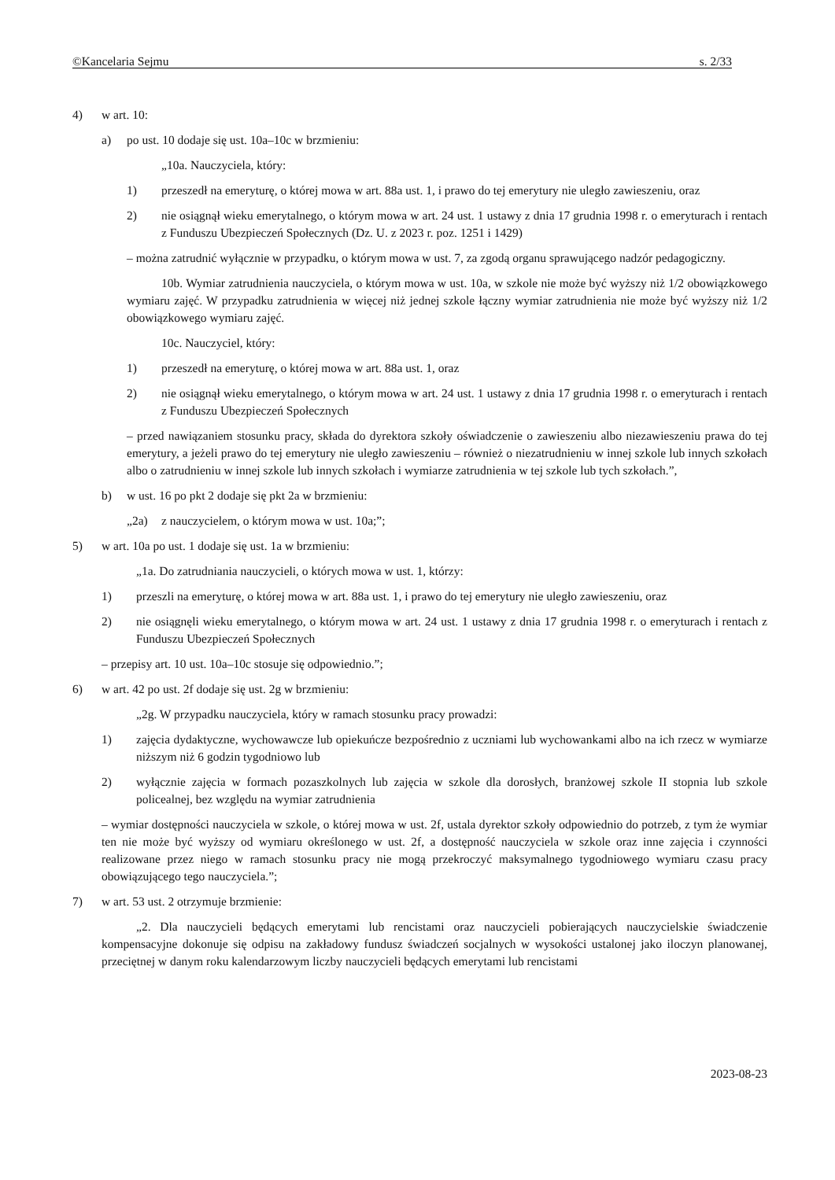©Kancelaria Sejmu s. 2/33
4) w art. 10:
a) po ust. 10 dodaje się ust. 10a–10c w brzmieniu:
„10a. Nauczyciela, który:
1) przeszedł na emeryturę, o której mowa w art. 88a ust. 1, i prawo do tej emerytury nie uległo zawieszeniu, oraz
2) nie osiągnął wieku emerytalnego, o którym mowa w art. 24 ust. 1 ustawy z dnia 17 grudnia 1998 r. o emeryturach i rentach z Funduszu Ubezpieczeń Społecznych (Dz. U. z 2023 r. poz. 1251 i 1429)
– można zatrudnić wyłącznie w przypadku, o którym mowa w ust. 7, za zgodą organu sprawującego nadzór pedagogiczny.
10b. Wymiar zatrudnienia nauczyciela, o którym mowa w ust. 10a, w szkole nie może być wyższy niż 1/2 obowiązkowego wymiaru zajęć. W przypadku zatrudnienia w więcej niż jednej szkole łączny wymiar zatrudnienia nie może być wyższy niż 1/2 obowiązkowego wymiaru zajęć.
10c. Nauczyciel, który:
1) przeszedł na emeryturę, o której mowa w art. 88a ust. 1, oraz
2) nie osiągnął wieku emerytalnego, o którym mowa w art. 24 ust. 1 ustawy z dnia 17 grudnia 1998 r. o emeryturach i rentach z Funduszu Ubezpieczeń Społecznych
– przed nawiązaniem stosunku pracy, składa do dyrektora szkoły oświadczenie o zawieszeniu albo niezawieszeniu prawa do tej emerytury, a jeżeli prawo do tej emerytury nie uległo zawieszeniu – również o niezatrudnieniu w innej szkole lub innych szkołach albo o zatrudnieniu w innej szkole lub innych szkołach i wymiarze zatrudnienia w tej szkole lub tych szkołach.”,
b) w ust. 16 po pkt 2 dodaje się pkt 2a w brzmieniu:
„2a) z nauczycielem, o którym mowa w ust. 10a;”;
5) w art. 10a po ust. 1 dodaje się ust. 1a w brzmieniu:
„1a. Do zatrudniania nauczycieli, o których mowa w ust. 1, którzy:
1) przeszli na emeryturę, o której mowa w art. 88a ust. 1, i prawo do tej emerytury nie uległo zawieszeniu, oraz
2) nie osiągnęli wieku emerytalnego, o którym mowa w art. 24 ust. 1 ustawy z dnia 17 grudnia 1998 r. o emeryturach i rentach z Funduszu Ubezpieczeń Społecznych
– przepisy art. 10 ust. 10a–10c stosuje się odpowiednio.”;
6) w art. 42 po ust. 2f dodaje się ust. 2g w brzmieniu:
„2g. W przypadku nauczyciela, który w ramach stosunku pracy prowadzi:
1) zajęcia dydaktyczne, wychowawcze lub opiekuńcze bezpośrednio z uczniami lub wychowankami albo na ich rzecz w wymiarze niższym niż 6 godzin tygodniowo lub
2) wyłącznie zajęcia w formach pozaszkolnych lub zajęcia w szkole dla dorosłych, branżowej szkole II stopnia lub szkole policealnej, bez względu na wymiar zatrudnienia
– wymiar dostępności nauczyciela w szkole, o której mowa w ust. 2f, ustala dyrektor szkoły odpowiednio do potrzeb, z tym że wymiar ten nie może być wyższy od wymiaru określonego w ust. 2f, a dostępność nauczyciela w szkole oraz inne zajęcia i czynności realizowane przez niego w ramach stosunku pracy nie mogą przekroczyć maksymalnego tygodniowego wymiaru czasu pracy obowiązującego tego nauczyciela.”;
7) w art. 53 ust. 2 otrzymuje brzmienie:
„2. Dla nauczycieli będących emerytami lub rencistami oraz nauczycieli pobierających nauczycielskie świadczenie kompensacyjne dokonuje się odpisu na zakładowy fundusz świadczeń socjalnych w wysokości ustalonej jako iloczyn planowanej, przeciętnej w danym roku kalendarzowym liczby nauczycieli będących emerytami lub rencistami
2023-08-23